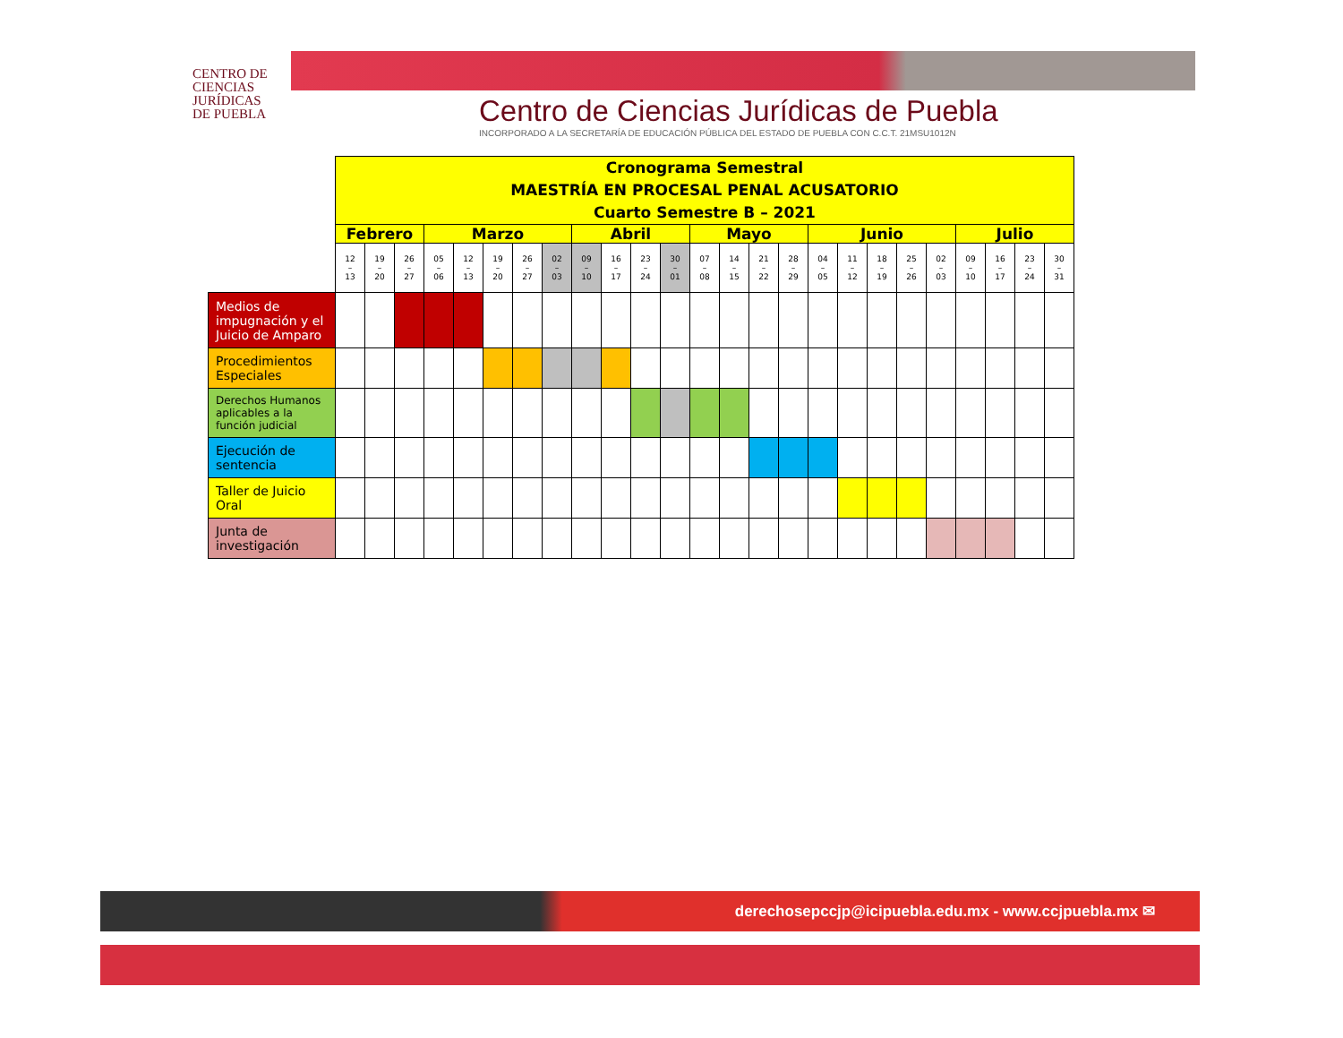CENTRO DE
CIENCIAS
JURÍDICAS
DE PUEBLA
Centro de Ciencias Jurídicas de Puebla
INCORPORADO A LA SECRETARÍA DE EDUCACIÓN PÚBLICA DEL ESTADO DE PUEBLA CON C.C.T. 21MSU1012N
| | Cronograma Semestral MAESTRÍA EN PROCESAL PENAL ACUSATORIO Cuarto Semestre B – 2021 | | | | | | | | | | | | | | | | | | | | | | | | |
| | Febrero | | | Marzo | | | | | Abril | | | | Mayo | | | | Junio | | | | | Julio | | | |
| | 12 – 13 | 19 – 20 | 26 – 27 | 05 – 06 | 12 – 13 | 19 – 20 | 26 – 27 | 02 – 03 | 09 – 10 | 16 – 17 | 23 – 24 | 30 – 01 | 07 – 08 | 14 – 15 | 21 – 22 | 28 – 29 | 04 – 05 | 11 – 12 | 18 – 19 | 25 – 26 | 02 – 03 | 09 – 10 | 16 – 17 | 23 – 24 | 30 – 31 |
| Medios de impugnación y el Juicio de Amparo | | | | | | | | | | | | | | | | | | | | | | | | | |
| Procedimientos Especiales | | | | | | | | | | | | | | | | | | | | | | | | | |
| Derechos Humanos aplicables a la función judicial | | | | | | | | | | | | | | | | | | | | | | | | | |
| Ejecución de sentencia | | | | | | | | | | | | | | | | | | | | | | | | | |
| Taller de Juicio Oral | | | | | | | | | | | | | | | | | | | | | | | | | |
| Junta de investigación | | | | | | | | | | | | | | | | | | | | | | | | | |
derechosepccjp@icipuebla.edu.mx - www.ccjpuebla.mx ✉